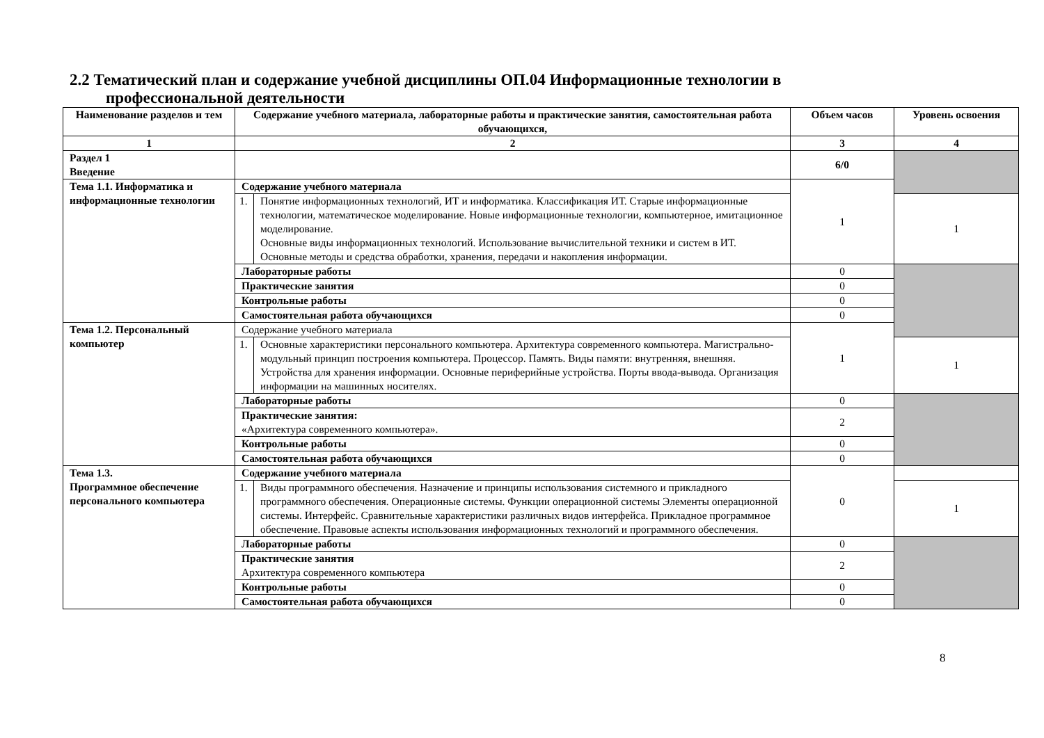2.2 Тематический план и содержание учебной дисциплины ОП.04 Информационные технологии в
профессиональной деятельности
| Наименование разделов и тем | Содержание учебного материала, лабораторные работы и практические занятия, самостоятельная работа обучающихся, | | Объем часов | Уровень освоения |
| --- | --- | --- | --- | --- |
| 1 | 2 | | 3 | 4 |
| Раздел 1 Введение | | | 6/0 | |
| Тема 1.1. Информатика и информационные технологии | Содержание учебного материала | | 1 | |
| | 1. | Понятие информационных технологий, ИТ и информатика. Классификация ИТ. Старые информационные технологии, математическое моделирование. Новые информационные технологии, компьютерное, имитационное моделирование. Основные виды информационных технологий. Использование вычислительной техники и систем в ИТ. Основные методы и средства обработки, хранения, передачи и накопления информации. | | 1 |
| | Лабораторные работы | | 0 | |
| | Практические занятия | | 0 | |
| | Контрольные работы | | 0 | |
| | Самостоятельная работа обучающихся | | 0 | |
| Тема 1.2. Персональный компьютер | Содержание учебного материала | | 1 | |
| | 1. | Основные характеристики персонального компьютера. Архитектура современного компьютера. Магистрально-модульный принцип построения компьютера. Процессор. Память. Виды памяти: внутренняя, внешняя. Устройства для хранения информации. Основные периферийные устройства. Порты ввода-вывода. Организация информации на машинных носителях. | | 1 |
| | Лабораторные работы | | 0 | |
| | Практические занятия: «Архитектура современного компьютера». | | 2 | |
| | Контрольные работы | | 0 | |
| | Самостоятельная работа обучающихся | | 0 | |
| Тема 1.3. Программное обеспечение персонального компьютера | Содержание учебного материала | | 0 | |
| | 1. | Виды программного обеспечения. Назначение и принципы использования системного и прикладного программного обеспечения. Операционные системы. Функции операционной системы Элементы операционной системы. Интерфейс. Сравнительные характеристики различных видов интерфейса. Прикладное программное обеспечение. Правовые аспекты использования информационных технологий и программного обеспечения. | | 1 |
| | Лабораторные работы | | 0 | |
| | Практические занятия Архитектура современного компьютера | | 2 | |
| | Контрольные работы | | 0 | |
| | Самостоятельная работа обучающихся | | 0 | |
8